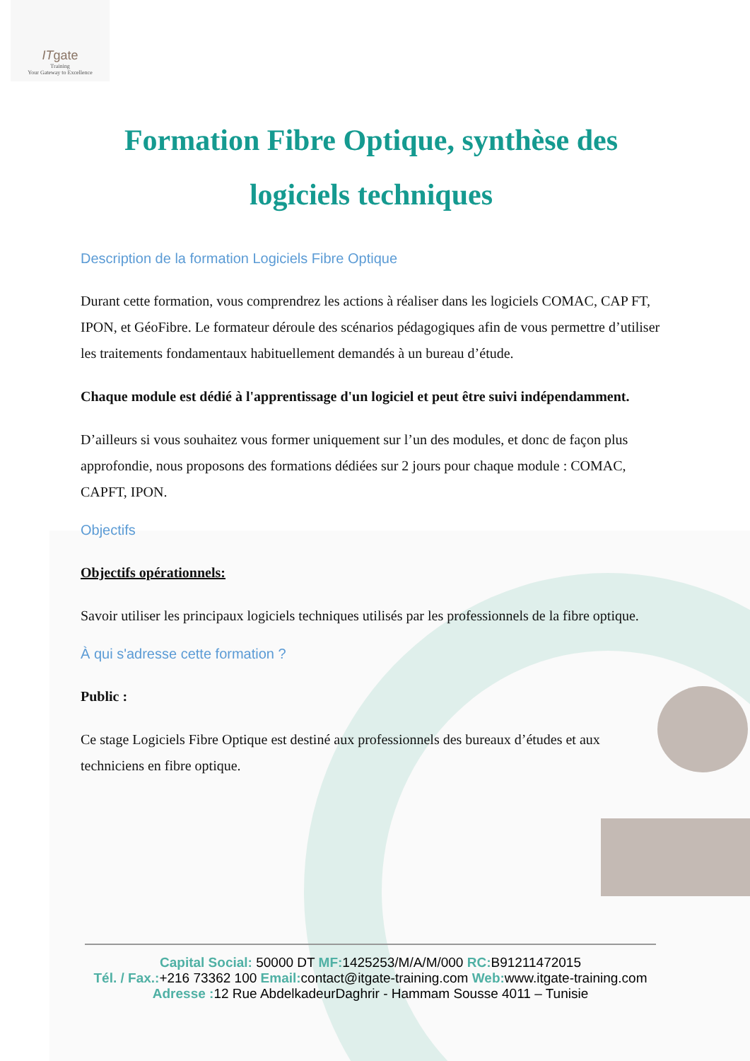ITgate
Training
Your Gateway to Excellence
Formation Fibre Optique, synthèse des logiciels techniques
Description de la formation Logiciels Fibre Optique
Durant cette formation, vous comprendrez les actions à réaliser dans les logiciels COMAC, CAP FT, IPON, et GéoFibre. Le formateur déroule des scénarios pédagogiques afin de vous permettre d’utiliser les traitements fondamentaux habituellement demandés à un bureau d’étude.
Chaque module est dédié à l'apprentissage d'un logiciel et peut être suivi indépendamment.
D’ailleurs si vous souhaitez vous former uniquement sur l’un des modules, et donc de façon plus approfondie, nous proposons des formations dédiées sur 2 jours pour chaque module : COMAC, CAPFT, IPON.
Objectifs
Objectifs opérationnels:
Savoir utiliser les principaux logiciels techniques utilisés par les professionnels de la fibre optique.
À qui s'adresse cette formation ?
Public :
Ce stage Logiciels Fibre Optique est destiné aux professionnels des bureaux d’études et aux techniciens en fibre optique.
Capital Social: 50000 DT MF: 1425253/M/A/M/000 RC: B91211472015
Tél. / Fax.:+216 73362 100 Email: contact@itgate-training.com Web: www.itgate-training.com
Adresse : 12 Rue AbdelkadeurDaghrir - Hammam Sousse 4011 – Tunisie